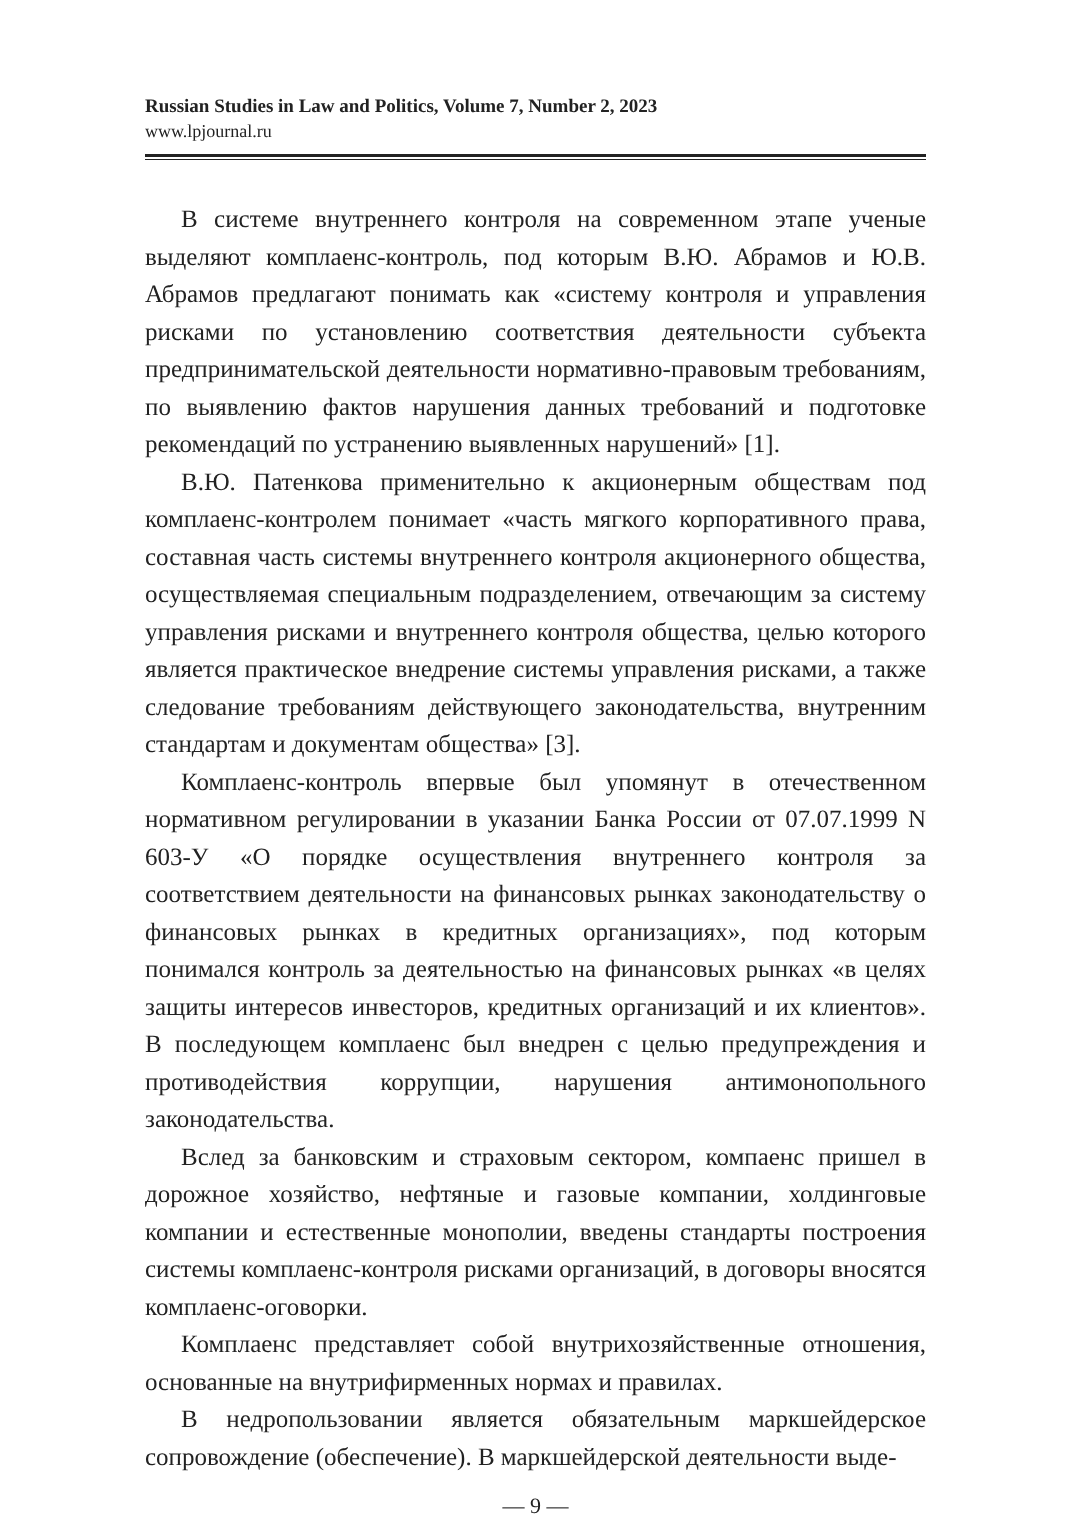Russian Studies in Law and Politics, Volume 7, Number 2, 2023
www.lpjournal.ru
В системе внутреннего контроля на современном этапе ученые выделяют комплаенс-контроль, под которым В.Ю. Абрамов и Ю.В. Абрамов предлагают понимать как «систему контроля и управления рисками по установлению соответствия деятельности субъекта предпринимательской деятельности нормативно-правовым требованиям, по выявлению фактов нарушения данных требований и подготовке рекомендаций по устранению выявленных нарушений» [1].
В.Ю. Патенкова применительно к акционерным обществам под комплаенс-контролем понимает «часть мягкого корпоративного права, составная часть системы внутреннего контроля акционерного общества, осуществляемая специальным подразделением, отвечающим за систему управления рисками и внутреннего контроля общества, целью которого является практическое внедрение системы управления рисками, а также следование требованиям действующего законодательства, внутренним стандартам и документам общества» [3].
Комплаенс-контроль впервые был упомянут в отечественном нормативном регулировании в указании Банка России от 07.07.1999 N 603-У «О порядке осуществления внутреннего контроля за соответствием деятельности на финансовых рынках законодательству о финансовых рынках в кредитных организациях», под которым понимался контроль за деятельностью на финансовых рынках «в целях защиты интересов инвесторов, кредитных организаций и их клиентов». В последующем комплаенс был внедрен с целью предупреждения и противодействия коррупции, нарушения антимонопольного законодательства.
Вслед за банковским и страховым сектором, компаенс пришел в дорожное хозяйство, нефтяные и газовые компании, холдинговые компании и естественные монополии, введены стандарты построения системы комплаенс-контроля рисками организаций, в договоры вносятся комплаенс-оговорки.
Комплаенс представляет собой внутрихозяйственные отношения, основанные на внутрифирменных нормах и правилах.
В недропользовании является обязательным маркшейдерское сопровождение (обеспечение). В маркшейдерской деятельности выде-
— 9 —